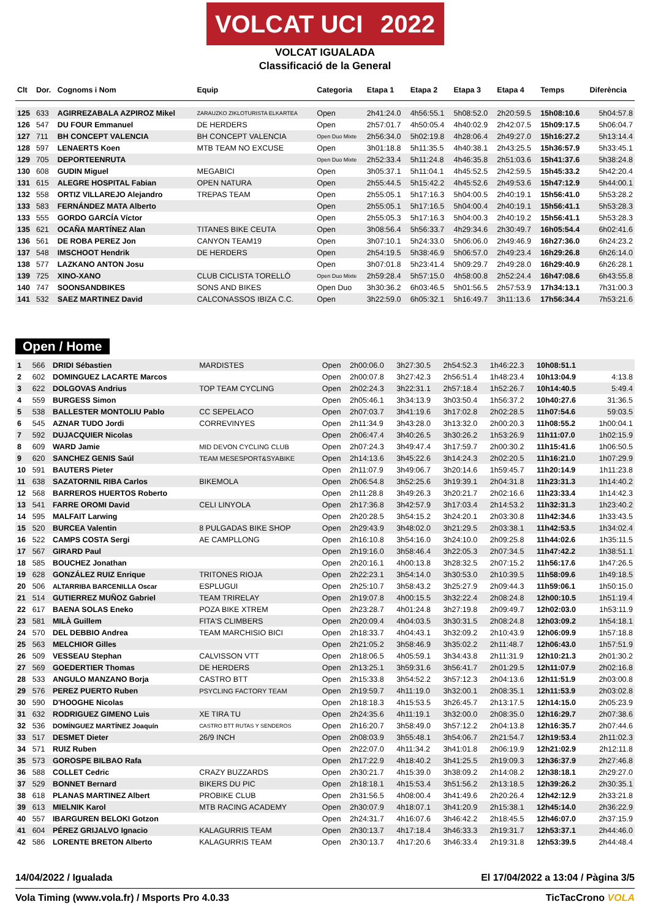VOLCAT UCI 2022
VOLCAT IGUALADA
Classificació de la General
| Clt | Dor. | Cognoms i Nom | Equip | Categoria | Etapa 1 | Etapa 2 | Etapa 3 | Etapa 4 | Temps | Diferència |
| --- | --- | --- | --- | --- | --- | --- | --- | --- | --- | --- |
| 125 | 633 | AGIRREZABALA AZPIROZ Mikel | ZARAUZKO ZIKLOTURISTA ELKARTEA | Open | 2h41:24.0 | 4h56:55.1 | 5h08:52.0 | 2h20:59.5 | 15h08:10.6 | 5h04:57.8 |
| 126 | 547 | DU FOUR Emmanuel | DE HERDERS | Open | 2h57:01.7 | 4h50:05.4 | 4h40:02.9 | 2h42:07.5 | 15h09:17.5 | 5h06:04.7 |
| 127 | 711 | BH CONCEPT VALENCIA | BH CONCEPT VALENCIA | Open Duo Mixte | 2h56:34.0 | 5h02:19.8 | 4h28:06.4 | 2h49:27.0 | 15h16:27.2 | 5h13:14.4 |
| 128 | 597 | LENAERTS Koen | MTB TEAM NO EXCUSE | Open | 3h01:18.8 | 5h11:35.5 | 4h40:38.1 | 2h43:25.5 | 15h36:57.9 | 5h33:45.1 |
| 129 | 705 | DEPORTEENRUTA | | Open Duo Mixte | 2h52:33.4 | 5h11:24.8 | 4h46:35.8 | 2h51:03.6 | 15h41:37.6 | 5h38:24.8 |
| 130 | 608 | GUDIN Miguel | MEGABICI | Open | 3h05:37.1 | 5h11:04.1 | 4h45:52.5 | 2h42:59.5 | 15h45:33.2 | 5h42:20.4 |
| 131 | 615 | ALEGRE HOSPITAL Fabian | OPEN NATURA | Open | 2h55:44.5 | 5h15:42.2 | 4h45:52.6 | 2h49:53.6 | 15h47:12.9 | 5h44:00.1 |
| 132 | 558 | ORTIZ VILLAREJO Alejandro | TREPAS TEAM | Open | 2h55:05.1 | 5h17:16.3 | 5h04:00.5 | 2h40:19.1 | 15h56:41.0 | 5h53:28.2 |
| 133 | 583 | FERNÁNDEZ MATA Alberto | | Open | 2h55:05.1 | 5h17:16.5 | 5h04:00.4 | 2h40:19.1 | 15h56:41.1 | 5h53:28.3 |
| 133 | 555 | GORDO GARCÍA Víctor | | Open | 2h55:05.3 | 5h17:16.3 | 5h04:00.3 | 2h40:19.2 | 15h56:41.1 | 5h53:28.3 |
| 135 | 621 | OCAÑA MARTÍNEZ Alan | TITANES BIKE CEUTA | Open | 3h08:56.4 | 5h56:33.7 | 4h29:34.6 | 2h30:49.7 | 16h05:54.4 | 6h02:41.6 |
| 136 | 561 | DE ROBA PEREZ Jon | CANYON TEAM19 | Open | 3h07:10.1 | 5h24:33.0 | 5h06:06.0 | 2h49:46.9 | 16h27:36.0 | 6h24:23.2 |
| 137 | 548 | IMSCHOOT Hendrik | DE HERDERS | Open | 2h54:19.5 | 5h38:46.9 | 5h06:57.0 | 2h49:23.4 | 16h29:26.8 | 6h26:14.0 |
| 138 | 577 | LAZKANO ANTON Josu | | Open | 3h07:01.8 | 5h23:41.4 | 5h09:29.7 | 2h49:28.0 | 16h29:40.9 | 6h26:28.1 |
| 139 | 725 | XINO-XANO | CLUB CICLISTA TORELLÓ | Open Duo Mixte | 2h59:28.4 | 5h57:15.0 | 4h58:00.8 | 2h52:24.4 | 16h47:08.6 | 6h43:55.8 |
| 140 | 747 | SOONSANDBIKES | SONS AND BIKES | Open Duo | 3h30:36.2 | 6h03:46.5 | 5h01:56.5 | 2h57:53.9 | 17h34:13.1 | 7h31:00.3 |
| 141 | 532 | SAEZ MARTINEZ David | CALCONASSOS IBIZA C.C. | Open | 3h22:59.0 | 6h05:32.1 | 5h16:49.7 | 3h11:13.6 | 17h56:34.4 | 7h53:21.6 |
Open / Home
| 1 | 566 | DRIDI Sébastien | MARDISTES | Open | 2h00:06.0 | 3h27:30.5 | 2h54:52.3 | 1h46:22.3 | 10h08:51.1 | |
| 2 | 602 | DOMINGUEZ LACARTE Marcos | | Open | 2h00:07.8 | 3h27:42.3 | 2h56:51.4 | 1h48:23.4 | 10h13:04.9 | 4:13.8 |
| 3 | 622 | DOLGOVAS Andrius | TOP TEAM CYCLING | Open | 2h02:24.3 | 3h22:31.1 | 2h57:18.4 | 1h52:26.7 | 10h14:40.5 | 5:49.4 |
| 4 | 559 | BURGESS Simon | | Open | 2h05:46.1 | 3h34:13.9 | 3h03:50.4 | 1h56:37.2 | 10h40:27.6 | 31:36.5 |
| 5 | 538 | BALLESTER MONTOLIU Pablo | CC SEPELACO | Open | 2h07:03.7 | 3h41:19.6 | 3h17:02.8 | 2h02:28.5 | 11h07:54.6 | 59:03.5 |
| 6 | 545 | AZNAR TUDO Jordi | CORREVINYES | Open | 2h11:34.9 | 3h43:28.0 | 3h13:32.0 | 2h00:20.3 | 11h08:55.2 | 1h00:04.1 |
| 7 | 592 | DUJACQUIER Nicolas | | Open | 2h06:47.4 | 3h40:26.5 | 3h30:26.2 | 1h53:26.9 | 11h11:07.0 | 1h02:15.9 |
| 8 | 609 | WARD Jamie | MID DEVON CYCLING CLUB | Open | 2h07:24.3 | 3h49:47.4 | 3h17:59.7 | 2h00:30.2 | 11h15:41.6 | 1h06:50.5 |
| 9 | 620 | SANCHEZ GENIS Saúl | TEAM MESESPORT&SYABIKE | Open | 2h14:13.6 | 3h45:22.6 | 3h14:24.3 | 2h02:20.5 | 11h16:21.0 | 1h07:29.9 |
| 10 | 591 | BAUTERS Pieter | | Open | 2h11:07.9 | 3h49:06.7 | 3h20:14.6 | 1h59:45.7 | 11h20:14.9 | 1h11:23.8 |
| 11 | 638 | SAZATORNIL RIBA Carlos | BIKEMOLA | Open | 2h06:54.8 | 3h52:25.6 | 3h19:39.1 | 2h04:31.8 | 11h23:31.3 | 1h14:40.2 |
| 12 | 568 | BARREROS HUERTOS Roberto | | Open | 2h11:28.8 | 3h49:26.3 | 3h20:21.7 | 2h02:16.6 | 11h23:33.4 | 1h14:42.3 |
| 13 | 541 | FARRE OROMI David | CELI LINYOLA | Open | 2h17:36.8 | 3h42:57.9 | 3h17:03.4 | 2h14:53.2 | 11h32:31.3 | 1h23:40.2 |
| 14 | 595 | MALFAIT Larwing | | Open | 2h20:28.5 | 3h54:15.2 | 3h24:20.1 | 2h03:30.8 | 11h42:34.6 | 1h33:43.5 |
| 15 | 520 | BURCEA Valentin | 8 PULGADAS BIKE SHOP | Open | 2h29:43.9 | 3h48:02.0 | 3h21:29.5 | 2h03:38.1 | 11h42:53.5 | 1h34:02.4 |
| 16 | 522 | CAMPS COSTA Sergi | AE CAMPLLONG | Open | 2h16:10.8 | 3h54:16.0 | 3h24:10.0 | 2h09:25.8 | 11h44:02.6 | 1h35:11.5 |
| 17 | 567 | GIRARD Paul | | Open | 2h19:16.0 | 3h58:46.4 | 3h22:05.3 | 2h07:34.5 | 11h47:42.2 | 1h38:51.1 |
| 18 | 585 | BOUCHEZ Jonathan | | Open | 2h20:16.1 | 4h00:13.8 | 3h28:32.5 | 2h07:15.2 | 11h56:17.6 | 1h47:26.5 |
| 19 | 628 | GONZÁLEZ RUIZ Enrique | TRITONES RIOJA | Open | 2h22:23.1 | 3h54:14.0 | 3h30:53.0 | 2h10:39.5 | 11h58:09.6 | 1h49:18.5 |
| 20 | 506 | ALTARRIBA BARCENILLA Oscar | ESPLUGUI | Open | 2h25:10.7 | 3h58:43.2 | 3h25:27.9 | 2h09:44.3 | 11h59:06.1 | 1h50:15.0 |
| 21 | 514 | GUTIERREZ MUÑOZ Gabriel | TEAM TRIRELAY | Open | 2h19:07.8 | 4h00:15.5 | 3h32:22.4 | 2h08:24.8 | 12h00:10.5 | 1h51:19.4 |
| 22 | 617 | BAENA SOLAS Eneko | POZA BIKE XTREM | Open | 2h23:28.7 | 4h01:24.8 | 3h27:19.8 | 2h09:49.7 | 12h02:03.0 | 1h53:11.9 |
| 23 | 581 | MILÀ Guillem | FITA'S CLIMBERS | Open | 2h20:09.4 | 4h04:03.5 | 3h30:31.5 | 2h08:24.8 | 12h03:09.2 | 1h54:18.1 |
| 24 | 570 | DEL DEBBIO Andrea | TEAM MARCHISIO BICI | Open | 2h18:33.7 | 4h04:43.1 | 3h32:09.2 | 2h10:43.9 | 12h06:09.9 | 1h57:18.8 |
| 25 | 563 | MELCHIOR Gilles | | Open | 2h21:05.2 | 3h58:46.9 | 3h35:02.2 | 2h11:48.7 | 12h06:43.0 | 1h57:51.9 |
| 26 | 509 | VESSEAU Stephan | CALVISSON VTT | Open | 2h18:06.5 | 4h05:59.1 | 3h34:43.8 | 2h11:31.9 | 12h10:21.3 | 2h01:30.2 |
| 27 | 569 | GOEDERTIER Thomas | DE HERDERS | Open | 2h13:25.1 | 3h59:31.6 | 3h56:41.7 | 2h01:29.5 | 12h11:07.9 | 2h02:16.8 |
| 28 | 533 | ANGULO MANZANO Borja | CASTRO BTT | Open | 2h15:33.8 | 3h54:52.2 | 3h57:12.3 | 2h04:13.6 | 12h11:51.9 | 2h03:00.8 |
| 29 | 576 | PEREZ PUERTO Ruben | PSYCLING FACTORY TEAM | Open | 2h19:59.7 | 4h11:19.0 | 3h32:00.1 | 2h08:35.1 | 12h11:53.9 | 2h03:02.8 |
| 30 | 590 | D'HOOGHE Nicolas | | Open | 2h18:18.3 | 4h15:53.5 | 3h26:45.7 | 2h13:17.5 | 12h14:15.0 | 2h05:23.9 |
| 31 | 632 | RODRIGUEZ GIMENO Luis | XE TIRA TU | Open | 2h24:35.6 | 4h11:19.1 | 3h32:00.0 | 2h08:35.0 | 12h16:29.7 | 2h07:38.6 |
| 32 | 536 | DOMÍNGUEZ MARTÍNEZ Joaquín | CASTRO BTT RUTAS Y SENDEROS | Open | 2h16:20.7 | 3h58:49.0 | 3h57:12.2 | 2h04:13.8 | 12h16:35.7 | 2h07:44.6 |
| 33 | 517 | DESMET Dieter | 26/9 INCH | Open | 2h08:03.9 | 3h55:48.1 | 3h54:06.7 | 2h21:54.7 | 12h19:53.4 | 2h11:02.3 |
| 34 | 571 | RUIZ Ruben | | Open | 2h22:07.0 | 4h11:34.2 | 3h41:01.8 | 2h06:19.9 | 12h21:02.9 | 2h12:11.8 |
| 35 | 573 | GOROSPE BILBAO Rafa | | Open | 2h17:22.9 | 4h18:40.2 | 3h41:25.5 | 2h19:09.3 | 12h36:37.9 | 2h27:46.8 |
| 36 | 588 | COLLET Cedric | CRAZY BUZZARDS | Open | 2h30:21.7 | 4h15:39.0 | 3h38:09.2 | 2h14:08.2 | 12h38:18.1 | 2h29:27.0 |
| 37 | 529 | BONNET Bernard | BIKERS DU PIC | Open | 2h18:18.1 | 4h15:53.4 | 3h51:56.2 | 2h13:18.5 | 12h39:26.2 | 2h30:35.1 |
| 38 | 618 | PLANAS MARTINEZ Albert | PROBIKE CLUB | Open | 2h31:56.5 | 4h08:00.4 | 3h41:49.6 | 2h20:26.4 | 12h42:12.9 | 2h33:21.8 |
| 39 | 613 | MIELNIK Karol | MTB RACING ACADEMY | Open | 2h30:07.9 | 4h18:07.1 | 3h41:20.9 | 2h15:38.1 | 12h45:14.0 | 2h36:22.9 |
| 40 | 557 | IBARGUREN BELOKI Gotzon | | Open | 2h24:31.7 | 4h16:07.6 | 3h46:42.2 | 2h18:45.5 | 12h46:07.0 | 2h37:15.9 |
| 41 | 604 | PÉREZ GRIJALVO Ignacio | KALAGURRIS TEAM | Open | 2h30:13.7 | 4h17:18.4 | 3h46:33.3 | 2h19:31.7 | 12h53:37.1 | 2h44:46.0 |
| 42 | 586 | LORENTE BRETON Alberto | KALAGURRIS TEAM | Open | 2h30:13.7 | 4h17:20.6 | 3h46:33.4 | 2h19:31.8 | 12h53:39.5 | 2h44:48.4 |
14/04/2022 / Igualada El 17/04/2022 a 13:04 / Pàgina 3/5
Vola Timing (www.vola.fr) / Msports Pro 4.0.33 TicTacCrono VOLA